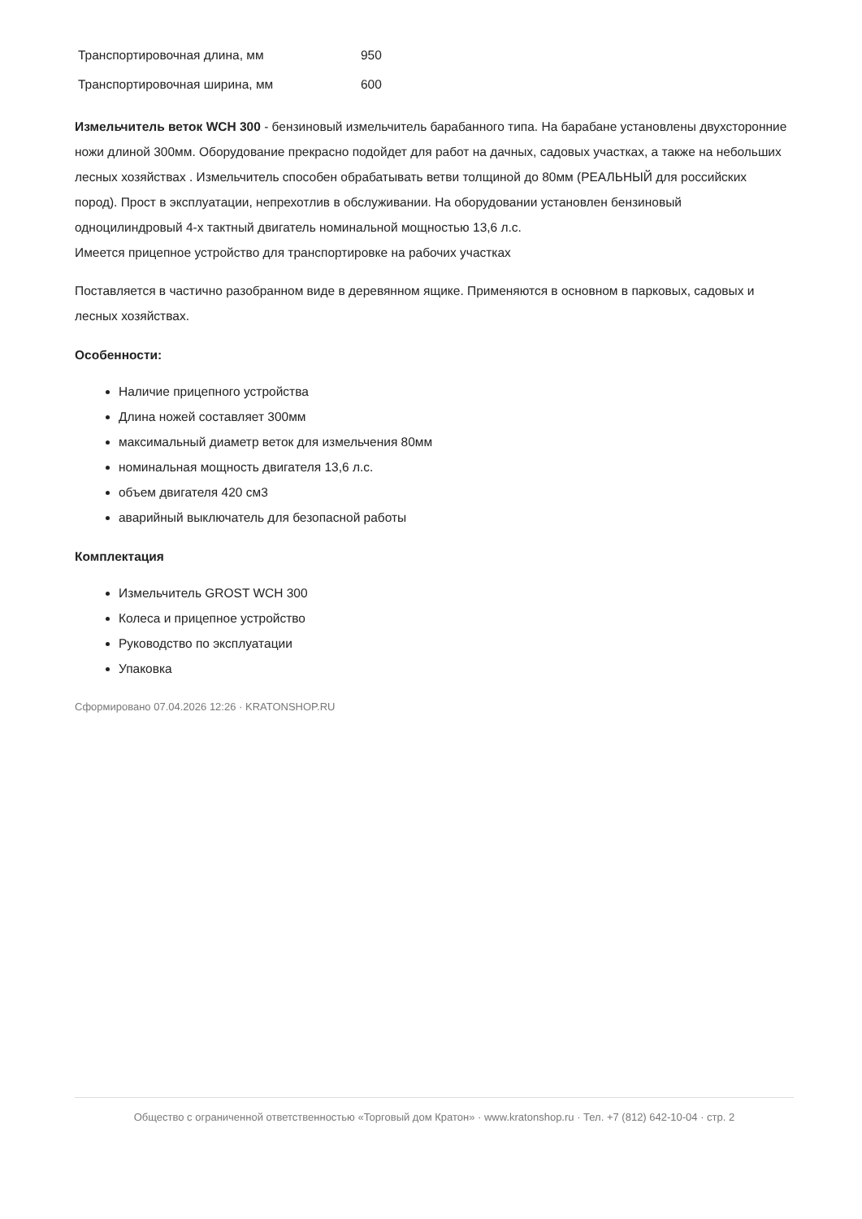| Транспортировочная длина, мм | 950 |
| Транспортировочная ширина, мм | 600 |
Измельчитель веток WCH 300 - бензиновый измельчитель барабанного типа. На барабане установлены двухсторонние ножи длиной 300мм. Оборудование прекрасно подойдет для работ на дачных, садовых участках, а также на небольших лесных хозяйствах . Измельчитель способен обрабатывать ветви толщиной до 80мм (РЕАЛЬНЫЙ для российских пород). Прост в эксплуатации, непрехотлив в обслуживании. На оборудовании установлен бензиновый одноцилиндровый 4-х тактный двигатель номинальной мощностью 13,6 л.с.
Имеется прицепное устройство для транспортировке на рабочих участках
Поставляется в частично разобранном виде в деревянном ящике. Применяются в основном в парковых, садовых и лесных хозяйствах.
Особенности:
Наличие прицепного устройства
Длина ножей составляет 300мм
максимальный диаметр веток для измельчения 80мм
номинальная мощность двигателя 13,6 л.с.
объем двигателя 420 см3
аварийный выключатель для безопасной работы
Комплектация
Измельчитель GROST WCH 300
Колеса и прицепное устройство
Руководство по эксплуатации
Упаковка
Сформировано 07.04.2026 12:26 · KRATONSHOP.RU
Общество с ограниченной ответственностью «Торговый дом Кратон» · www.kratonshop.ru · Тел. +7 (812) 642-10-04 · стр. 2